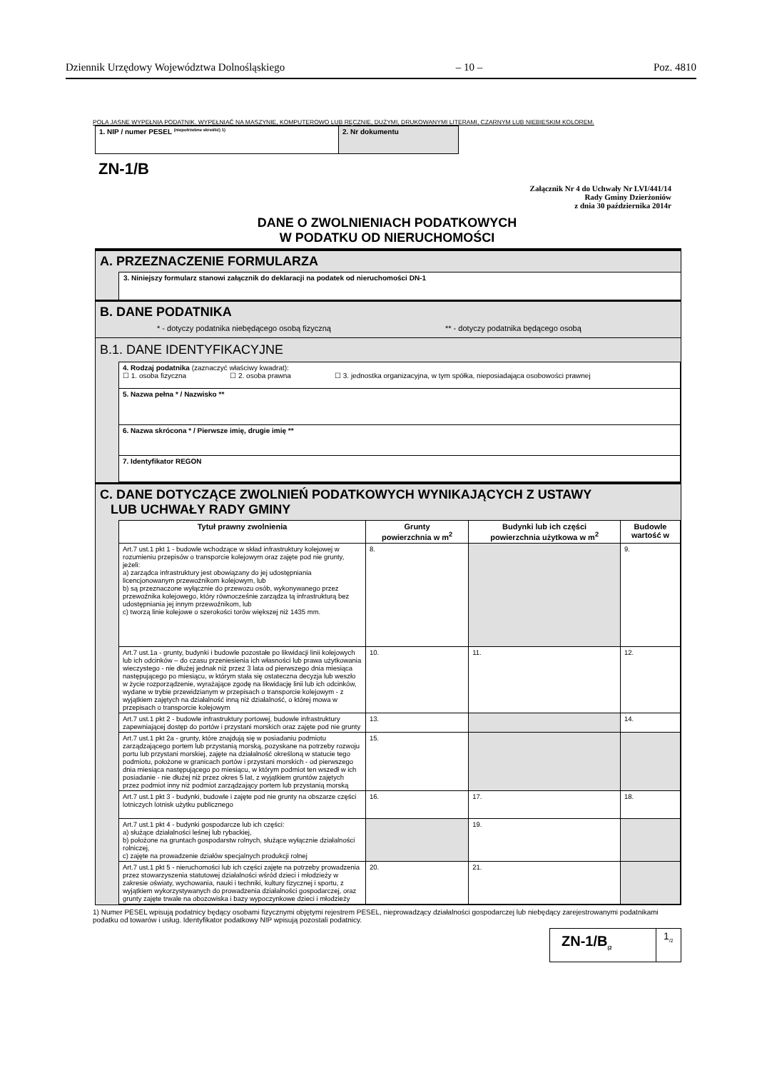Dziennik Urzędowy Województwa Dolnośląskiego – 10 – Poz. 4810
POLA JASNE WYPEŁNIA PODATNIK. WYPEŁNIAĆ NA MASZYNIE, KOMPUTEROWO LUB RĘCZNIE, DUŻYMI, DRUKOWANYMI LITERAMI, CZARNYM LUB NIEBIESKIM KOLOREM.
| 1. NIP / numer PESEL <sup>(niepotrzebne skreślić) 1)</sup> | 2. Nr dokumentu |
ZN-1/B
Załącznik Nr 4 do Uchwały Nr LVI/441/14
Rady Gminy Dzierżoniów
z dnia 30 października 2014r
DANE O ZWOLNIENIACH PODATKOWYCH
W PODATKU OD NIERUCHOMOŚCI
A. PRZEZNACZENIE FORMULARZA
3. Niniejszy formularz stanowi załącznik do deklaracji na podatek od nieruchomości DN-1
B. DANE PODATNIKA
* - dotyczy podatnika niebędącego osobą fizyczną ** - dotyczy podatnika będącego osobą
B.1. DANE IDENTYFIKACYJNE
| 4. Rodzaj podatnika (zaznaczyć właściwy kwadrat): ☐ 1. osoba fizyczna ☐ 2. osoba prawna ☐ 3. jednostka organizacyjna, w tym spółka, nieposiadająca osobowości prawnej |
| 5. Nazwa pełna * / Nazwisko ** |
| 6. Nazwa skrócona * / Pierwsze imię, drugie imię ** |
| 7. Identyfikator REGON |
C. DANE DOTYCZĄCE ZWOLNIEŃ PODATKOWYCH WYNIKAJĄCYCH Z USTAWY
LUB UCHWAŁY RADY GMINY
| Tytuł prawny zwolnienia | Grunty powierzchnia w m<sup>2</sup> | Budynki lub ich części powierzchnia użytkowa w m<sup>2</sup> | Budowle wartość w |
| --- | --- | --- | --- |
| Art.7 ust.1 pkt 1 - budowle wchodzące w skład infrastruktury kolejowej w rozumieniu przepisów o transporcie kolejowym oraz zajęte pod nie grunty, jeżeli: a) zarządca infrastruktury jest obowiązany do jej udostępniania licencjonowanym przewoźnikom kolejowym, lub b) są przeznaczone wyłącznie do przewozu osób, wykonywanego przez przewoźnika kolejowego, który równocześnie zarządza tą infrastrukturą bez udostępniania jej innym przewoźnikom, lub c) tworzą linie kolejowe o szerokości torów większej niż 1435 mm. | 8. | | 9. |
| Art.7 ust.1a - grunty, budynki i budowle pozostałe po likwidacji linii kolejowych lub ich odcinków – do czasu przeniesienia ich własności lub prawa użytkowania wieczystego - nie dłużej jednak niż przez 3 lata od pierwszego dnia miesiąca następującego po miesiącu, w którym stała się ostateczna decyzja lub weszło w życie rozporządzenie, wyrażające zgodę na likwidację linii lub ich odcinków, wydane w trybie przewidzianym w przepisach o transporcie kolejowym - z wyjątkiem zajętych na działalność inną niż działalność, o której mowa w przepisach o transporcie kolejowym | 10. | 11. | 12. |
| Art.7 ust.1 pkt 2 - budowle infrastruktury portowej, budowle infrastruktury zapewniającej dostęp do portów i przystani morskich oraz zajęte pod nie grunty | 13. | | 14. |
| Art.7 ust.1 pkt 2a - grunty, które znajdują się w posiadaniu podmiotu zarządzającego portem lub przystanią morską, pozyskane na potrzeby rozwoju portu lub przystani morskiej, zajęte na działalność określoną w statucie tego podmiotu, położone w granicach portów i przystani morskich - od pierwszego dnia miesiąca następującego po miesiącu, w którym podmiot ten wszedł w ich posiadanie - nie dłużej niż przez okres 5 lat, z wyjątkiem gruntów zajętych przez podmiot inny niż podmiot zarządzający portem lub przystanią morską | 15. | | |
| Art.7 ust.1 pkt 3 - budynki, budowle i zajęte pod nie grunty na obszarze części lotniczych lotnisk użytku publicznego | 16. | 17. | 18. |
| Art.7 ust.1 pkt 4 - budynki gospodarcze lub ich części: a) służące działalności leśnej lub rybackiej, b) położone na gruntach gospodarstw rolnych, służące wyłącznie działalności rolniczej, c) zajęte na prowadzenie działów specjalnych produkcji rolnej | | 19. | |
| Art.7 ust.1 pkt 5 - nieruchomości lub ich części zajęte na potrzeby prowadzenia przez stowarzyszenia statutowej działalności wśród dzieci i młodzieży w zakresie oświaty, wychowania, nauki i techniki, kultury fizycznej i sportu, z wyjątkiem wykorzystywanych do prowadzenia działalności gospodarczej, oraz grunty zajęte trwale na obozowiska i bazy wypoczynkowe dzieci i młodzieży | 20. | 21. | |
1) Numer PESEL wpisują podatnicy będący osobami fizycznymi objętymi rejestrem PESEL, nieprowadzący działalności gospodarczej lub niebędący zarejestrowanymi podatnikami podatku od towarów i usług. Identyfikator podatkowy NIP wpisują pozostali podatnicy.
| ZN-1/B<sub>(2</sub> | 1<sub>/2</sub> |